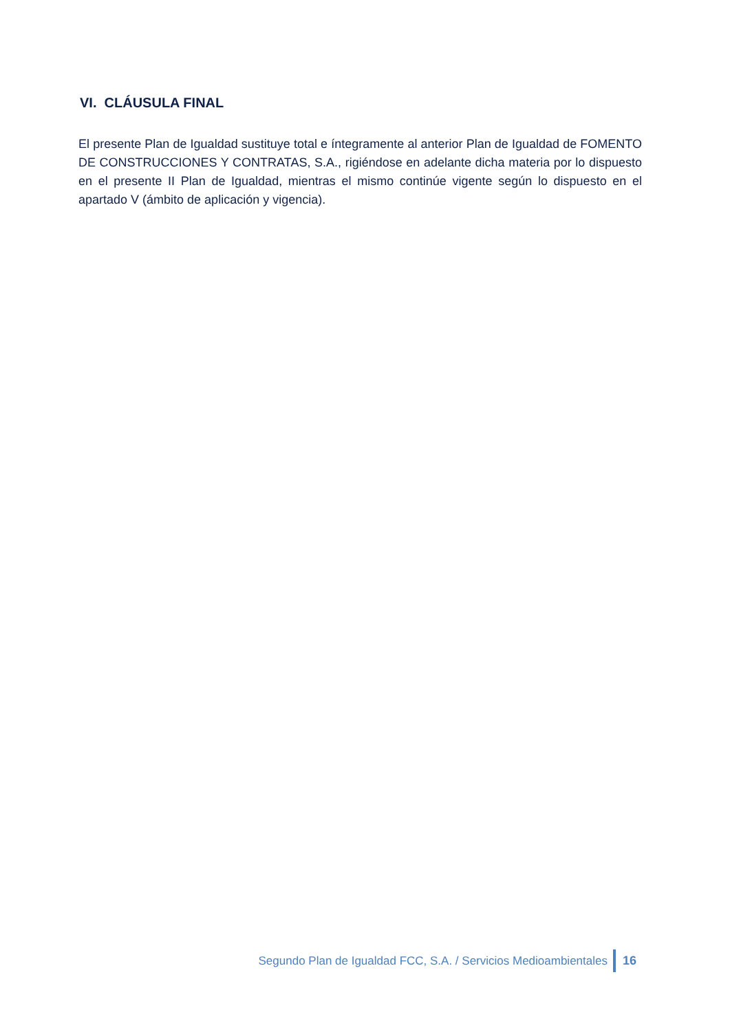VI. CLÁUSULA FINAL
El presente Plan de Igualdad sustituye total e íntegramente al anterior Plan de Igualdad de FOMENTO DE CONSTRUCCIONES Y CONTRATAS, S.A., rigiéndose en adelante dicha materia por lo dispuesto en el presente II Plan de Igualdad, mientras el mismo continúe vigente según lo dispuesto en el apartado V (ámbito de aplicación y vigencia).
Segundo Plan de Igualdad FCC, S.A. / Servicios Medioambientales 16